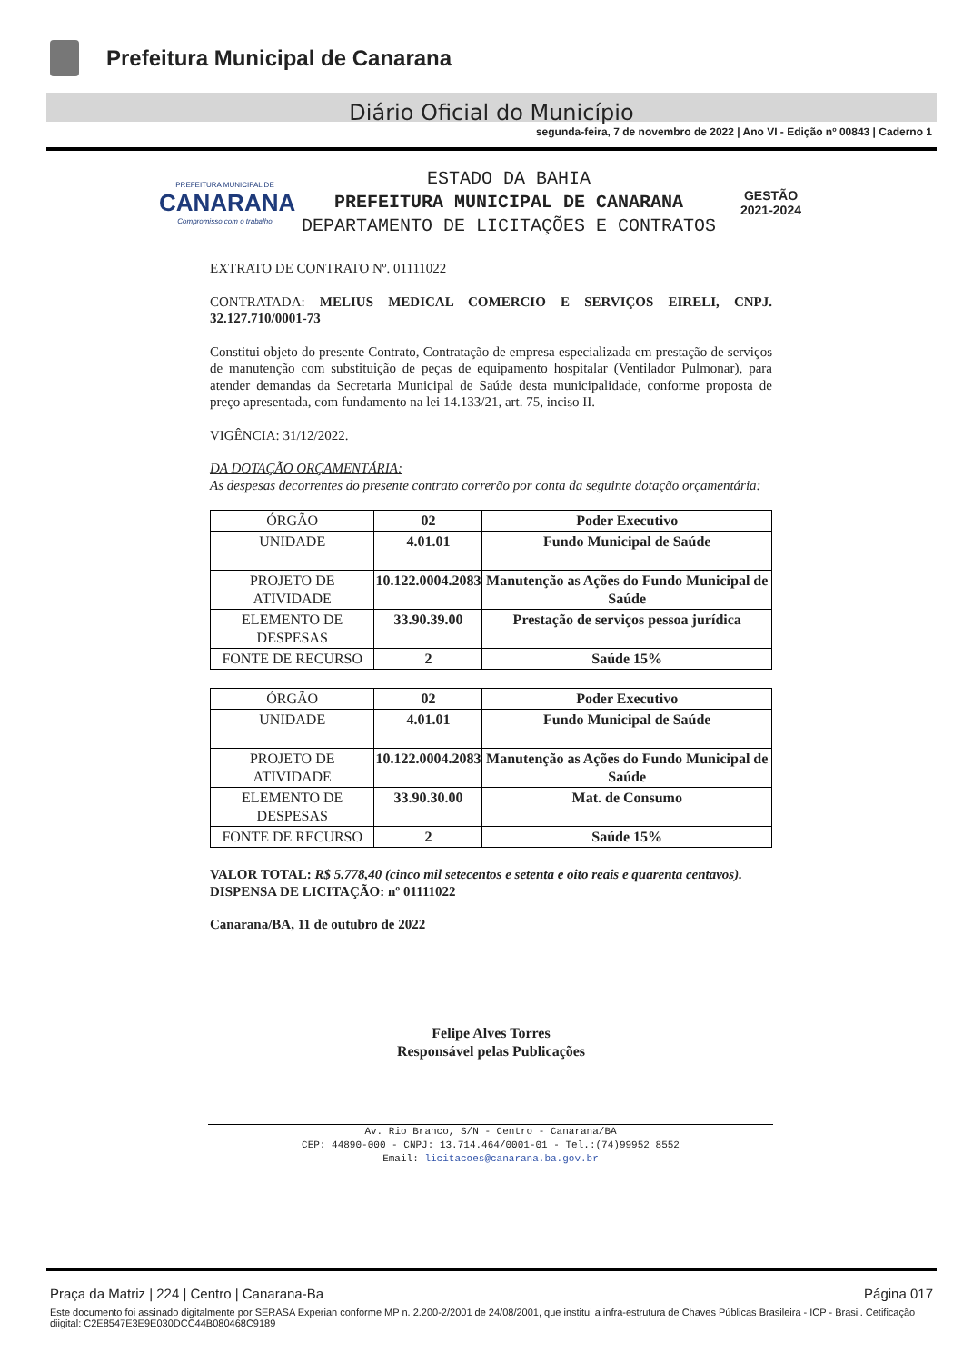Prefeitura Municipal de Canarana
Diário Oficial do Município
segunda-feira, 7 de novembro de 2022 | Ano VI - Edição nº 00843 | Caderno 1
PREFEITURA MUNICIPAL DE
CANARANA
Compromisso com o trabalho
ESTADO DA BAHIA
PREFEITURA MUNICIPAL DE CANARANA
DEPARTAMENTO DE LICITAÇÕES E CONTRATOS
GESTÃO
2021-2024
EXTRATO DE CONTRATO Nº. 01111022
CONTRATADA: MELIUS MEDICAL COMERCIO E SERVIÇOS EIRELI, CNPJ. 32.127.710/0001-73
Constitui objeto do presente Contrato, Contratação de empresa especializada em prestação de serviços de manutenção com substituição de peças de equipamento hospitalar (Ventilador Pulmonar), para atender demandas da Secretaria Municipal de Saúde desta municipalidade, conforme proposta de preço apresentada, com fundamento na lei 14.133/21, art. 75, inciso II.
VIGÊNCIA: 31/12/2022.
DA DOTAÇÃO ORÇAMENTÁRIA:
As despesas decorrentes do presente contrato correrão por conta da seguinte dotação orçamentária:
| ÓRGÃO | 02 | Poder Executivo |
| UNIDADE | 4.01.01 | Fundo Municipal de Saúde |
| PROJETO DE ATIVIDADE | 10.122.0004.2083 | Manutenção as Ações do Fundo Municipal de Saúde |
| ELEMENTO DE DESPESAS | 33.90.39.00 | Prestação de serviços pessoa jurídica |
| FONTE DE RECURSO | 2 | Saúde 15% |
| ÓRGÃO | 02 | Poder Executivo |
| UNIDADE | 4.01.01 | Fundo Municipal de Saúde |
| PROJETO DE ATIVIDADE | 10.122.0004.2083 | Manutenção as Ações do Fundo Municipal de Saúde |
| ELEMENTO DE DESPESAS | 33.90.30.00 | Mat. de Consumo |
| FONTE DE RECURSO | 2 | Saúde 15% |
VALOR TOTAL: R$ 5.778,40 (cinco mil setecentos e setenta e oito reais e quarenta centavos).
DISPENSA DE LICITAÇÃO: nº 01111022
Canarana/BA, 11 de outubro de 2022
Felipe Alves Torres
Responsável pelas Publicações
Av. Rio Branco, S/N - Centro - Canarana/BA
CEP: 44890-000 - CNPJ: 13.714.464/0001-01 - Tel.:(74)99952 8552
Email: licitacoes@canarana.ba.gov.br
Praça da Matriz | 224 | Centro | Canarana-Ba Página 017
Este documento foi assinado digitalmente por SERASA Experian conforme MP n. 2.200-2/2001 de 24/08/2001, que institui a infra-estrutura de Chaves Públicas Brasileira - ICP - Brasil. Cetificação diigital: C2E8547E3E9E030DCC44B080468C9189